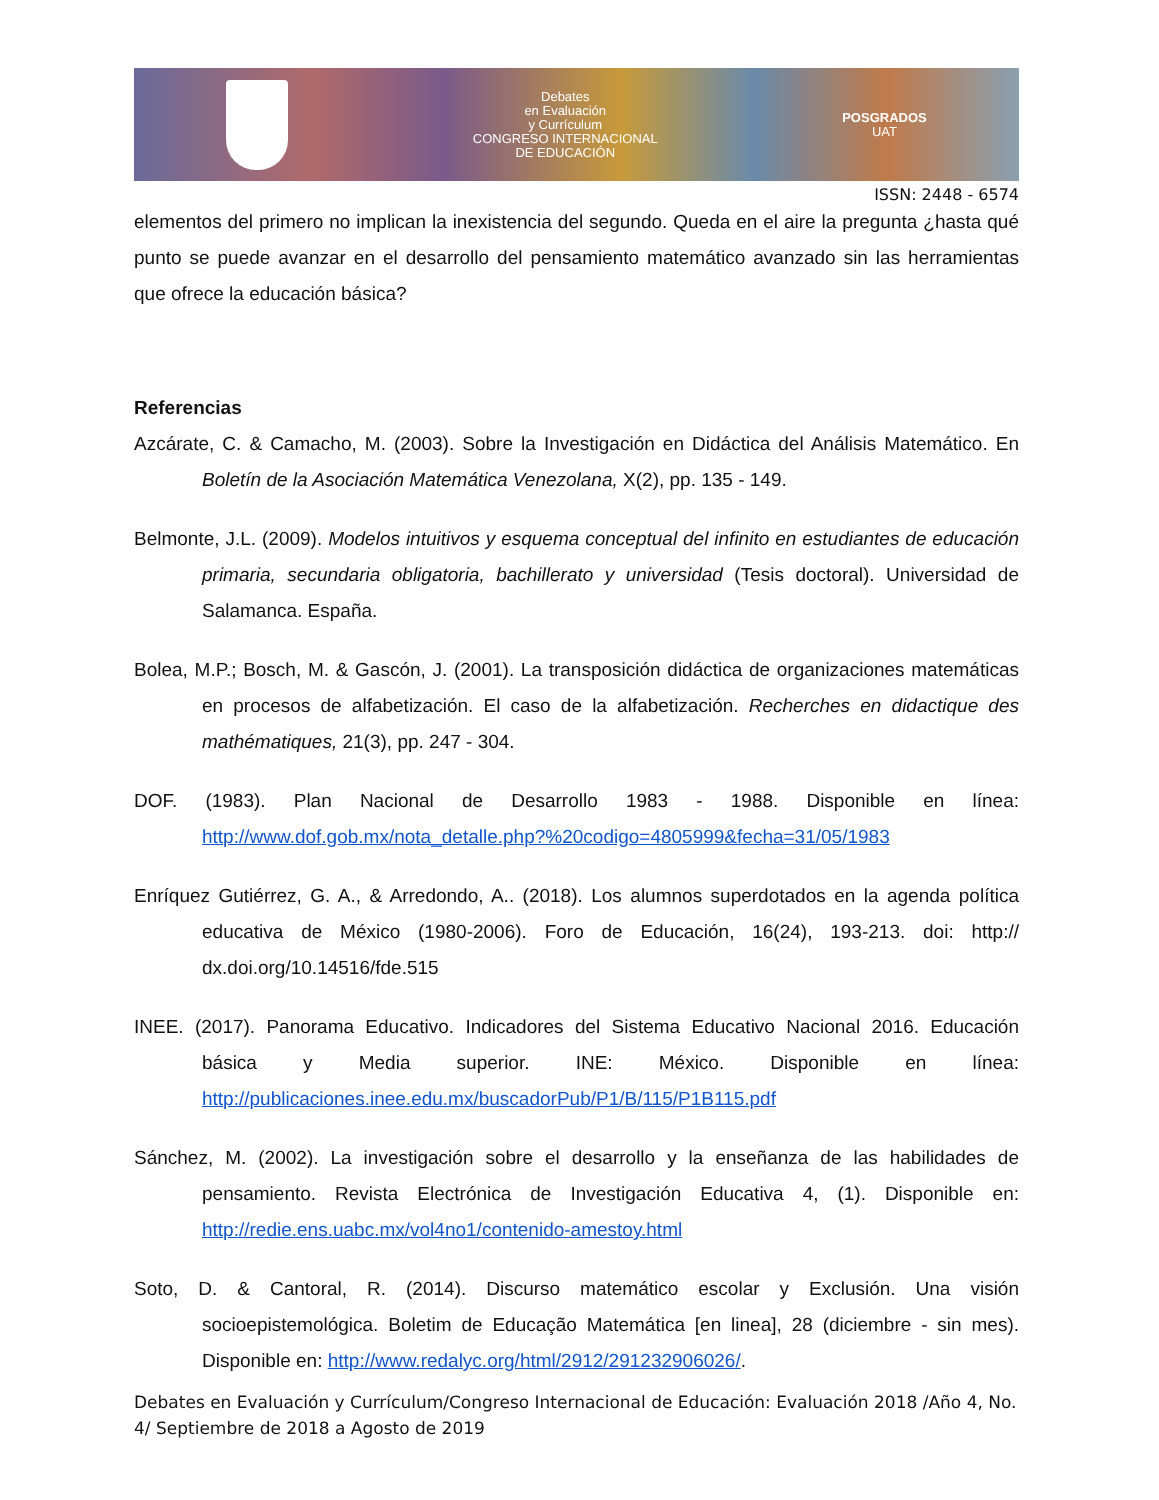Debates
en Evaluación
y Currículum
CONGRESO INTERNACIONAL
DE EDUCACIÓN
POSGRADOS
UAT
ISSN: 2448 - 6574
elementos del primero no implican la inexistencia del segundo. Queda en el aire la pregunta ¿hasta qué punto se puede avanzar en el desarrollo del pensamiento matemático avanzado sin las herramientas que ofrece la educación básica?
Referencias
Azcárate, C. & Camacho, M. (2003). Sobre la Investigación en Didáctica del Análisis Matemático. En Boletín de la Asociación Matemática Venezolana, X(2), pp. 135 - 149.
Belmonte, J.L. (2009). Modelos intuitivos y esquema conceptual del infinito en estudiantes de educación primaria, secundaria obligatoria, bachillerato y universidad (Tesis doctoral). Universidad de Salamanca. España.
Bolea, M.P.; Bosch, M. & Gascón, J. (2001). La transposición didáctica de organizaciones matemáticas en procesos de alfabetización. El caso de la alfabetización. Recherches en didactique des mathématiques, 21(3), pp. 247 - 304.
DOF. (1983). Plan Nacional de Desarrollo 1983 - 1988. Disponible en línea: http://www.dof.gob.mx/nota_detalle.php?%20codigo=4805999&fecha=31/05/1983
Enríquez Gutiérrez, G. A., & Arredondo, A.. (2018). Los alumnos superdotados en la agenda política educativa de México (1980-2006). Foro de Educación, 16(24), 193-213. doi: http:// dx.doi.org/10.14516/fde.515
INEE. (2017). Panorama Educativo. Indicadores del Sistema Educativo Nacional 2016. Educación básica y Media superior. INE: México. Disponible en línea: http://publicaciones.inee.edu.mx/buscadorPub/P1/B/115/P1B115.pdf
Sánchez, M. (2002). La investigación sobre el desarrollo y la enseñanza de las habilidades de pensamiento. Revista Electrónica de Investigación Educativa 4, (1). Disponible en: http://redie.ens.uabc.mx/vol4no1/contenido-amestoy.html
Soto, D. & Cantoral, R. (2014). Discurso matemático escolar y Exclusión. Una visión socioepistemológica. Boletim de Educação Matemática [en linea], 28 (diciembre - sin mes). Disponible en: http://www.redalyc.org/html/2912/291232906026/.
Debates en Evaluación y Currículum/Congreso Internacional de Educación: Evaluación 2018 /Año 4, No. 4/ Septiembre de 2018 a Agosto de 2019